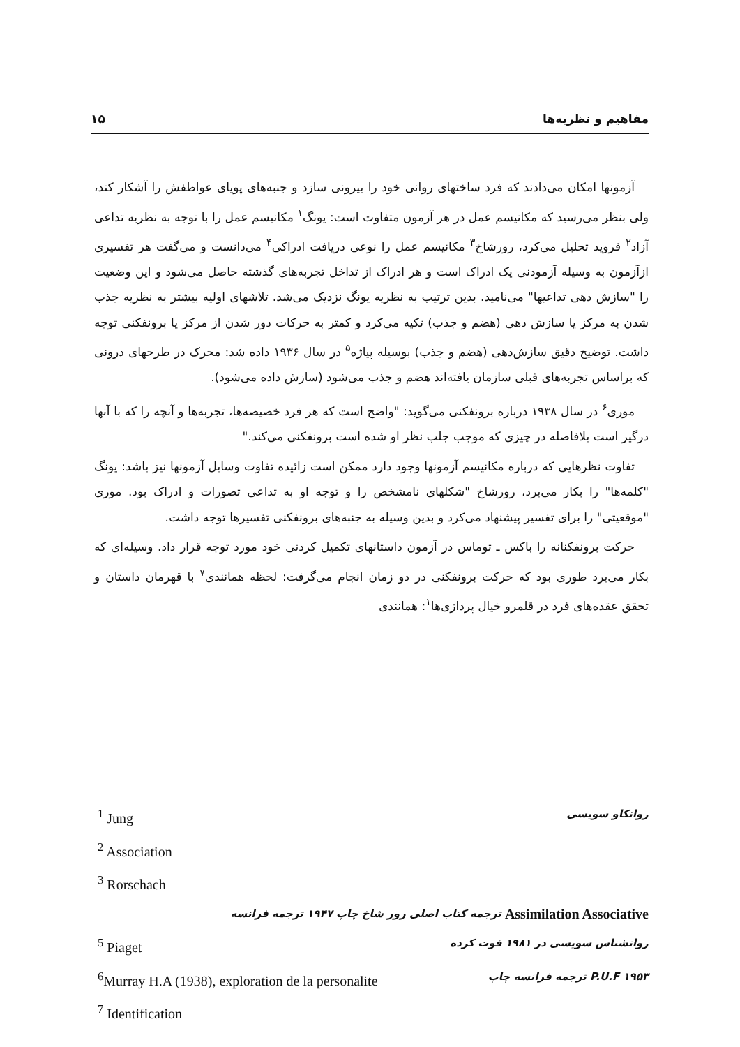مفاهیم و نظریه‌ها ۱۵
آزمونها امکان می‌دادند که فرد ساختهای روانی خود را بیرونی سازد و جنبه‌های پویای عواطفش را آشکار کند، ولی بنظر می‌رسید که مکانیسم عمل در هر آزمون متفاوت است: یونگ<sup>۱</sup> مکانیسم عمل را با توجه به نظریه تداعی آزاد<sup>۲</sup> فروید تحلیل می‌کرد، رورشاخ<sup>۳</sup> مکانیسم عمل را نوعی دریافت ادراکی<sup>۴</sup> می‌دانست و می‌گفت هر تفسیری ازآزمون به وسیله آزمودنی یک ادراک است و هر ادراک از تداخل تجربه‌های گذشته حاصل می‌شود و این وضعیت را "سازش دهی تداعیها" می‌نامید. بدین ترتیب به نظریه یونگ نزدیک می‌شد. تلاشهای اولیه بیشتر به نظریه جذب شدن به مرکز یا سازش دهی (هضم و جذب) تکیه می‌کرد و کمتر به حرکات دور شدن از مرکز یا برونفکنی توجه داشت. توضیح دقیق سازش‌دهی (هضم و جذب) بوسیله پیاژه<sup>۵</sup> در سال ۱۹۳۶ داده شد: محرک در طرحهای درونی که براساس تجربه‌های قبلی سازمان یافته‌اند هضم و جذب می‌شود (سازش داده می‌شود).
موری<sup>۶</sup> در سال ۱۹۳۸ درباره برونفکنی می‌گوید: "واضح است که هر فرد خصیصه‌ها، تجربه‌ها و آنچه را که با آنها درگیر است بلافاصله در چیزی که موجب جلب نظر او شده است برونفکنی می‌کند."
تفاوت نظرهایی که درباره مکانیسم آزمونها وجود دارد ممکن است زائیده تفاوت وسایل آزمونها نیز باشد: یونگ "کلمه‌ها" را بکار می‌برد، رورشاخ "شکلهای نامشخص را و توجه او به تداعی تصورات و ادراک بود. موری "موقعیتی" را برای تفسیر پیشنهاد می‌کرد و بدین وسیله به جنبه‌های برونفکنی تفسیرها توجه داشت.
حرکت برونفکنانه را باکس ـ توماس در آزمون داستانهای تکمیل کردنی خود مورد توجه قرار داد. وسیله‌ای که بکار می‌برد طوری بود که حرکت برونفکنی در دو زمان انجام می‌گرفت: لحظه همانندی<sup>۷</sup> با قهرمان داستان و تحقق عقده‌های فرد در قلمرو خیال پردازی‌ها<sup>۱</sup>: همانندی
<sup>1</sup> Jung روانکاو سویسی
<sup>2</sup> Association
<sup>3</sup> Rorschach
ترجمه کتاب اصلی رور شاخ چاپ ۱۹۴۷ ترجمه فرانسه Assimilation Associative
<sup>5</sup> Piaget روانشناس سویسی در ۱۹۸۱ فوت کرده
<sup>6</sup> Murray H.A (1938), exploration de la personalite P.U.F ۱۹۵۳ ترجمه فرانسه چاپ
<sup>7</sup> Identification